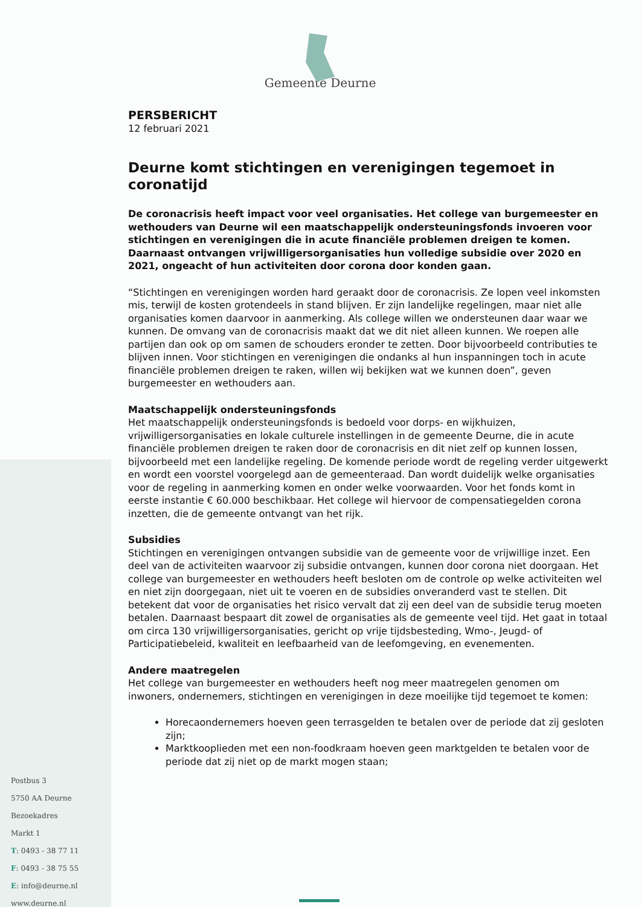Gemeente Deurne
PERSBERICHT
12 februari 2021
Deurne komt stichtingen en verenigingen tegemoet in coronatijd
De coronacrisis heeft impact voor veel organisaties. Het college van burgemeester en wethouders van Deurne wil een maatschappelijk ondersteuningsfonds invoeren voor stichtingen en verenigingen die in acute financiële problemen dreigen te komen. Daarnaast ontvangen vrijwilligersorganisaties hun volledige subsidie over 2020 en 2021, ongeacht of hun activiteiten door corona door konden gaan.
“Stichtingen en verenigingen worden hard geraakt door de coronacrisis. Ze lopen veel inkomsten mis, terwijl de kosten grotendeels in stand blijven. Er zijn landelijke regelingen, maar niet alle organisaties komen daarvoor in aanmerking. Als college willen we ondersteunen daar waar we kunnen. De omvang van de coronacrisis maakt dat we dit niet alleen kunnen. We roepen alle partijen dan ook op om samen de schouders eronder te zetten. Door bijvoorbeeld contributies te blijven innen. Voor stichtingen en verenigingen die ondanks al hun inspanningen toch in acute financiële problemen dreigen te raken, willen wij bekijken wat we kunnen doen”, geven burgemeester en wethouders aan.
Maatschappelijk ondersteuningsfonds
Het maatschappelijk ondersteuningsfonds is bedoeld voor dorps- en wijkhuizen, vrijwilligersorganisaties en lokale culturele instellingen in de gemeente Deurne, die in acute financiële problemen dreigen te raken door de coronacrisis en dit niet zelf op kunnen lossen, bijvoorbeeld met een landelijke regeling. De komende periode wordt de regeling verder uitgewerkt en wordt een voorstel voorgelegd aan de gemeenteraad. Dan wordt duidelijk welke organisaties voor de regeling in aanmerking komen en onder welke voorwaarden. Voor het fonds komt in eerste instantie € 60.000 beschikbaar. Het college wil hiervoor de compensatiegelden corona inzetten, die de gemeente ontvangt van het rijk.
Subsidies
Stichtingen en verenigingen ontvangen subsidie van de gemeente voor de vrijwillige inzet. Een deel van de activiteiten waarvoor zij subsidie ontvangen, kunnen door corona niet doorgaan. Het college van burgemeester en wethouders heeft besloten om de controle op welke activiteiten wel en niet zijn doorgegaan, niet uit te voeren en de subsidies onveranderd vast te stellen. Dit betekent dat voor de organisaties het risico vervalt dat zij een deel van de subsidie terug moeten betalen. Daarnaast bespaart dit zowel de organisaties als de gemeente veel tijd. Het gaat in totaal om circa 130 vrijwilligersorganisaties, gericht op vrije tijdsbesteding, Wmo-, Jeugd- of Participatiebeleid, kwaliteit en leefbaarheid van de leefomgeving, en evenementen.
Andere maatregelen
Het college van burgemeester en wethouders heeft nog meer maatregelen genomen om inwoners, ondernemers, stichtingen en verenigingen in deze moeilijke tijd tegemoet te komen:
Horecaondernemers hoeven geen terrasgelden te betalen over de periode dat zij gesloten zijn;
Marktkooplieden met een non-foodkraam hoeven geen marktgelden te betalen voor de periode dat zij niet op de markt mogen staan;
Postbus 3
5750 AA Deurne
Bezoekadres
Markt 1
T: 0493 - 38 77 11
F: 0493 - 38 75 55
E: info@deurne.nl
www.deurne.nl